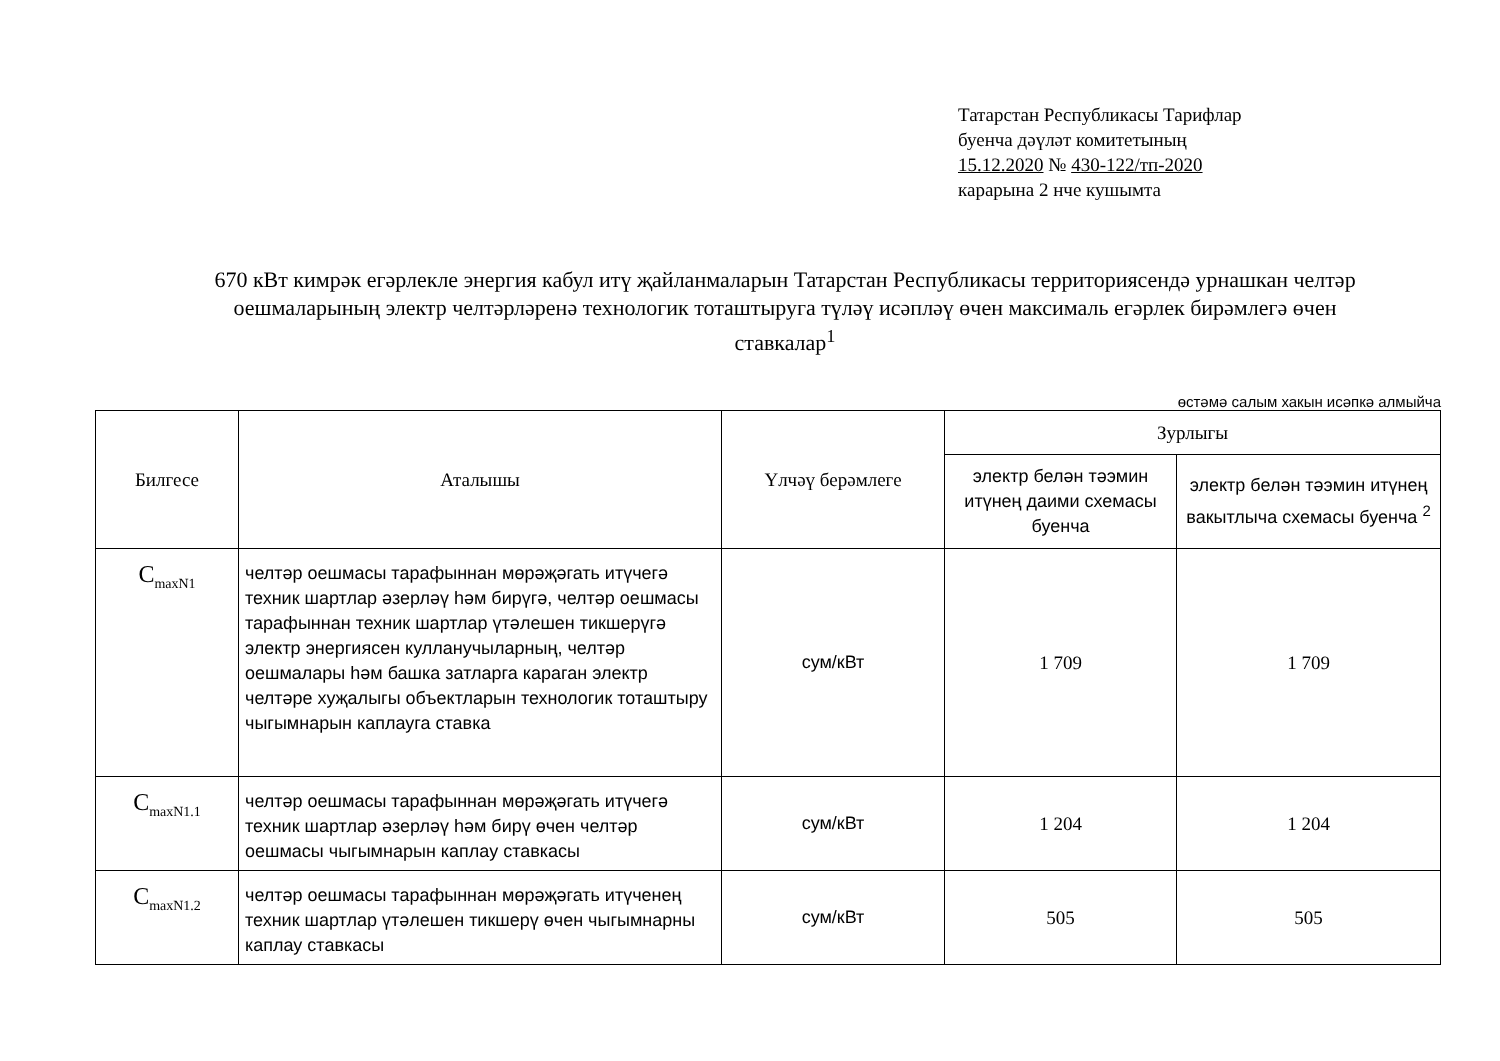Татарстан Республикасы Тарифлар
буенча дәүләт комитетының
15.12.2020 № 430-122/тп-2020
карарына 2 нче кушымта
670 кВт кимрәк егәрлекле энергия кабул итү җайланмаларын Татарстан Республикасы территориясендә урнашкан челтәр оешмаларының электр челтәрләренә технологик тоташтыруга түләү исәпләү өчен максималь егәрлек бирәмлегә өчен ставкалар<sup>1</sup>
өстәмә салым хакын исәпкә алмыйча
| Билгесе | Аталышы | Үлчәү берәмлеге | Зурлыгы | |
| --- | --- | --- | --- | --- |
| | | | электр белән тәэмин итүнең даими схемасы буенча | электр белән тәэмин итүнең вакытлыча схемасы буенча <sup>2</sup> |
| C<sub>maxN1</sub> | челтәр оешмасы тарафыннан мөрәҗәгать итүчегә техник шартлар әзерләү һәм бирүгә, челтәр оешмасы тарафыннан техник шартлар үтәлешен тикшерүгә электр энергиясен кулланучыларның, челтәр оешмалары һәм башка затларга караган электр челтәре хуҗалыгы объектларын технологик тоташтыру чыгымнарын каплауга ставка | сум/кВт | 1 709 | 1 709 |
| C<sub>maxN1.1</sub> | челтәр оешмасы тарафыннан мөрәҗәгать итүчегә техник шартлар әзерләү һәм бирү өчен челтәр оешмасы чыгымнарын каплау ставкасы | сум/кВт | 1 204 | 1 204 |
| C<sub>maxN1.2</sub> | челтәр оешмасы тарафыннан мөрәҗәгать итүченең техник шартлар үтәлешен тикшерү өчен чыгымнарны каплау ставкасы | сум/кВт | 505 | 505 |